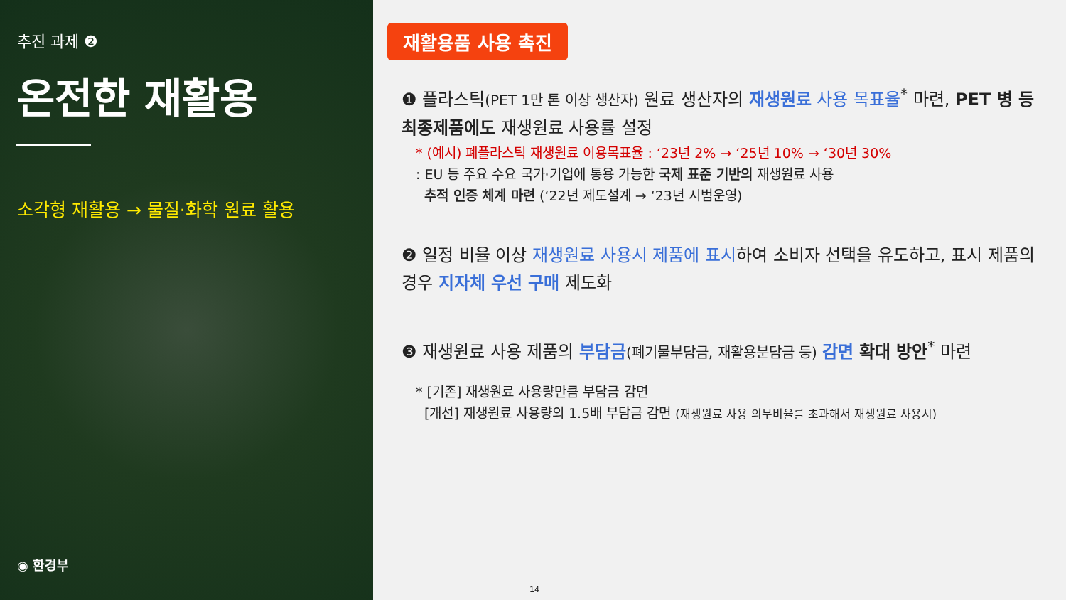추진 과제 ❷
온전한 재활용
소각형 재활용 → 물질·화학 원료 활용
◉ 환경부
재활용품 사용 촉진
❶ 플라스틱(PET 1만 톤 이상 생산자) 원료 생산자의 재생원료 사용 목표율<sup>*</sup> 마련, PET 병 등 최종제품에도 재생원료 사용률 설정
* (예시) 폐플라스틱 재생원료 이용목표율 : ‘23년 2% → ‘25년 10% → ‘30년 30%
: EU 등 주요 수요 국가·기업에 통용 가능한 국제 표준 기반의 재생원료 사용
추적 인증 체계 마련 (‘22년 제도설계 → ‘23년 시범운영)
❷ 일정 비율 이상 재생원료 사용시 제품에 표시하여 소비자 선택을 유도하고, 표시 제품의 경우 지자체 우선 구매 제도화
❸ 재생원료 사용 제품의 부담금(폐기물부담금, 재활용분담금 등) 감면 확대 방안<sup>*</sup> 마련
* [기존] 재생원료 사용량만큼 부담금 감면
[개선] 재생원료 사용량의 1.5배 부담금 감면 (재생원료 사용 의무비율를 초과해서 재생원료 사용시)
14